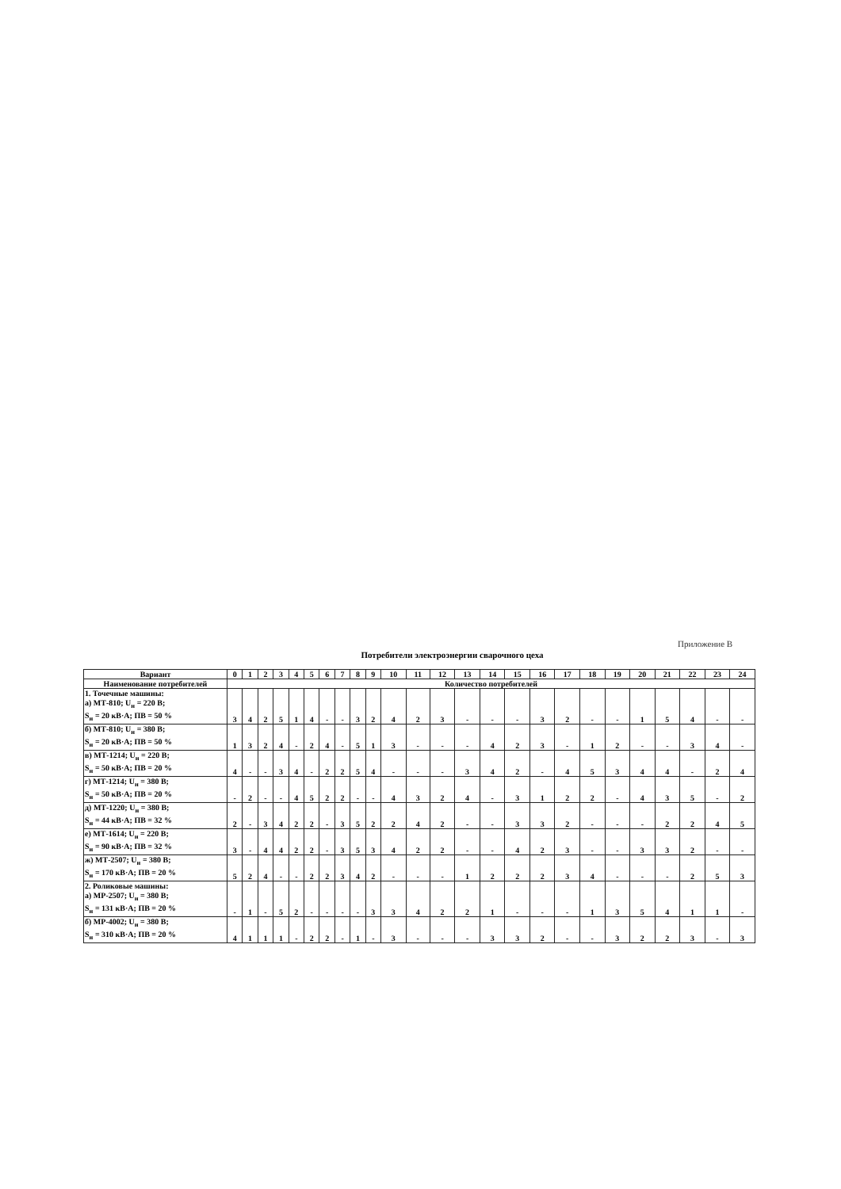Приложение В
Потребители электроэнергии сварочного цеха
| Вариант | 0 | 1 | 2 | 3 | 4 | 5 | 6 | 7 | 8 | 9 | 10 | 11 | 12 | 13 | 14 | 15 | 16 | 17 | 18 | 19 | 20 | 21 | 22 | 23 | 24 |
| --- | --- | --- | --- | --- | --- | --- | --- | --- | --- | --- | --- | --- | --- | --- | --- | --- | --- | --- | --- | --- | --- | --- | --- | --- | --- |
| Наименование потребителей | Количество потребителей | | | | | | | | | | | | | | | | | | | | | | | | |
| 1. Точечные машины: а) МТ-810; U<sub>н</sub> = 220 В; S<sub>н</sub> = 20 кВ·А; ПВ = 50 % | 3 | 4 | 2 | 5 | 1 | 4 | - | - | 3 | 2 | 4 | 2 | 3 | - | - | - | 3 | 2 | - | - | 1 | 5 | 4 | - | - |
| б) МТ-810; U<sub>н</sub> = 380 В; S<sub>н</sub> = 20 кВ·А; ПВ = 50 % | 1 | 3 | 2 | 4 | - | 2 | 4 | - | 5 | 1 | 3 | - | - | - | 4 | 2 | 3 | - | 1 | 2 | - | - | 3 | 4 | - |
| в) МТ-1214; U<sub>н</sub> = 220 В; S<sub>н</sub> = 50 кВ·А; ПВ = 20 % | 4 | - | - | 3 | 4 | - | 2 | 2 | 5 | 4 | - | - | - | 3 | 4 | 2 | - | 4 | 5 | 3 | 4 | 4 | - | 2 | 4 |
| г) МТ-1214; U<sub>н</sub> = 380 В; S<sub>н</sub> = 50 кВ·А; ПВ = 20 % | - | 2 | - | - | 4 | 5 | 2 | 2 | - | - | 4 | 3 | 2 | 4 | - | 3 | 1 | 2 | 2 | - | 4 | 3 | 5 | - | 2 |
| д) МТ-1220; U<sub>н</sub> = 380 В; S<sub>н</sub> = 44 кВ·А; ПВ = 32 % | 2 | - | 3 | 4 | 2 | 2 | - | 3 | 5 | 2 | 2 | 4 | 2 | - | - | 3 | 3 | 2 | - | - | - | 2 | 2 | 4 | 5 |
| е) МТ-1614; U<sub>н</sub> = 220 В; S<sub>н</sub> = 90 кВ·А; ПВ = 32 % | 3 | - | 4 | 4 | 2 | 2 | - | 3 | 5 | 3 | 4 | 2 | 2 | - | - | 4 | 2 | 3 | - | - | 3 | 3 | 2 | - | - |
| ж) МТ-2507; U<sub>н</sub> = 380 В; S<sub>н</sub> = 170 кВ·А; ПВ = 20 % | 5 | 2 | 4 | - | - | 2 | 2 | 3 | 4 | 2 | - | - | - | 1 | 2 | 2 | 2 | 3 | 4 | - | - | - | 2 | 5 | 3 |
| 2. Роликовые машины: а) МР-2507; U<sub>н</sub> = 380 В; S<sub>н</sub> = 131 кВ·А; ПВ = 20 % | - | 1 | - | 5 | 2 | - | - | - | - | 3 | 3 | 4 | 2 | 2 | 1 | - | - | - | 1 | 3 | 5 | 4 | 1 | 1 | - |
| б) МР-4002; U<sub>н</sub> = 380 В; S<sub>н</sub> = 310 кВ·А; ПВ = 20 % | 4 | 1 | 1 | 1 | - | 2 | 2 | - | 1 | - | 3 | - | - | - | 3 | 3 | 2 | - | - | 3 | 2 | 2 | 3 | - | 3 |